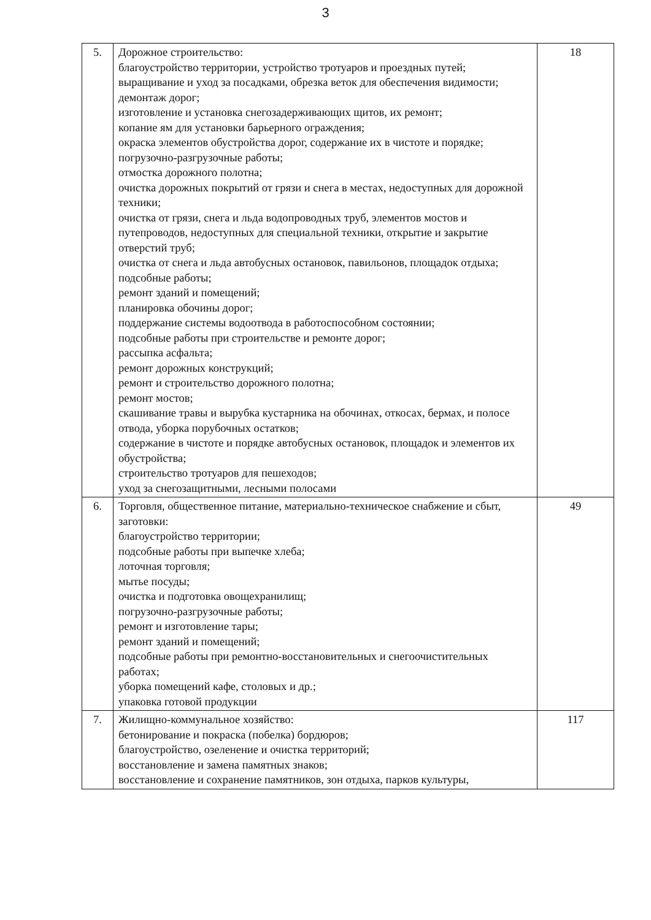3
| 5. | Дорожное строительство: благоустройство территории, устройство тротуаров и проездных путей; выращивание и уход за посадками, обрезка веток для обеспечения видимости; демонтаж дорог; изготовление и установка снегозадерживающих щитов, их ремонт; копание ям для установки барьерного ограждения; окраска элементов обустройства дорог, содержание их в чистоте и порядке; погрузочно-разгрузочные работы; отмостка дорожного полотна; очистка дорожных покрытий от грязи и снега в местах, недоступных для дорожной техники; очистка от грязи, снега и льда водопроводных труб, элементов мостов и путепроводов, недоступных для специальной техники, открытие и закрытие отверстий труб; очистка от снега и льда автобусных остановок, павильонов, площадок отдыха; подсобные работы; ремонт зданий и помещений; планировка обочины дорог; поддержание системы водоотвода в работоспособном состоянии; подсобные работы при строительстве и ремонте дорог; рассыпка асфальта; ремонт дорожных конструкций; ремонт и строительство дорожного полотна; ремонт мостов; скашивание травы и вырубка кустарника на обочинах, откосах, бермах, и полосе отвода, уборка порубочных остатков; содержание в чистоте и порядке автобусных остановок, площадок и элементов их обустройства; строительство тротуаров для пешеходов; уход за снегозащитными, лесными полосами | 18 |
| 6. | Торговля, общественное питание, материально-техническое снабжение и сбыт, заготовки: благоустройство территории; подсобные работы при выпечке хлеба; лоточная торговля; мытье посуды; очистка и подготовка овощехранилищ; погрузочно-разгрузочные работы; ремонт и изготовление тары; ремонт зданий и помещений; подсобные работы при ремонтно-восстановительных и снегоочистительных работах; уборка помещений кафе, столовых и др.; упаковка готовой продукции | 49 |
| 7. | Жилищно-коммунальное хозяйство: бетонирование и покраска (побелка) бордюров; благоустройство, озеленение и очистка территорий; восстановление и замена памятных знаков; восстановление и сохранение памятников, зон отдыха, парков культуры, | 117 |